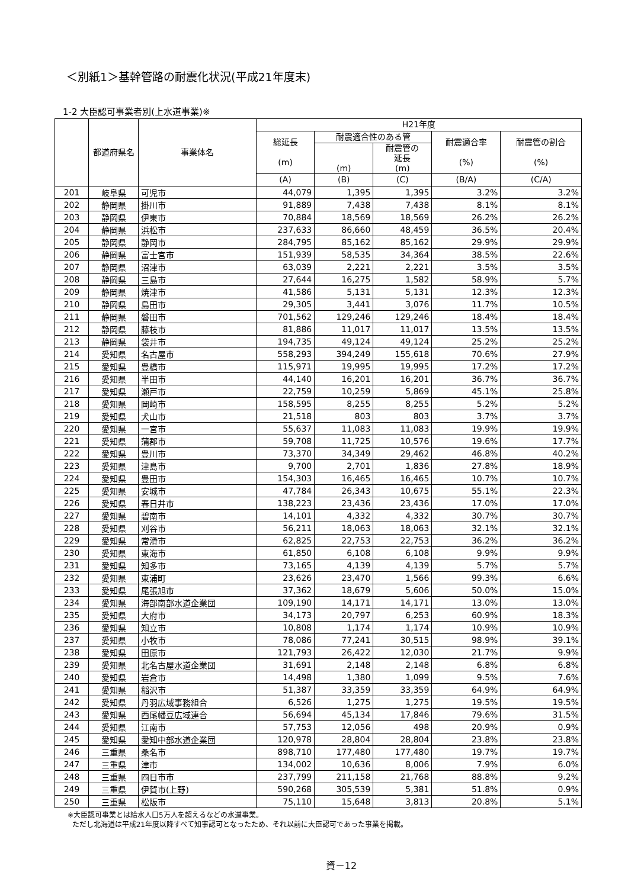＜別紙1＞基幹管路の耐震化状況(平成21年度末)
1-2 大臣認可事業者別(上水道事業)※
| | 都道府県名 | 事業体名 | H21年度 | | | | |
| --- | --- | --- | --- | --- | --- | --- | --- |
| | | | 総延長 (m) | 耐震適合性のある管 | | 耐震適合率 (%) | 耐震管の割合 (%) |
| | | | | (m) | 耐震管の 延長 (m) | | |
| | | | (A) | (B) | (C) | (B/A) | (C/A) |
| 201 | 岐阜県 | 可児市 | 44,079 | 1,395 | 1,395 | 3.2% | 3.2% |
| 202 | 静岡県 | 掛川市 | 91,889 | 7,438 | 7,438 | 8.1% | 8.1% |
| 203 | 静岡県 | 伊東市 | 70,884 | 18,569 | 18,569 | 26.2% | 26.2% |
| 204 | 静岡県 | 浜松市 | 237,633 | 86,660 | 48,459 | 36.5% | 20.4% |
| 205 | 静岡県 | 静岡市 | 284,795 | 85,162 | 85,162 | 29.9% | 29.9% |
| 206 | 静岡県 | 富士宮市 | 151,939 | 58,535 | 34,364 | 38.5% | 22.6% |
| 207 | 静岡県 | 沼津市 | 63,039 | 2,221 | 2,221 | 3.5% | 3.5% |
| 208 | 静岡県 | 三島市 | 27,644 | 16,275 | 1,582 | 58.9% | 5.7% |
| 209 | 静岡県 | 焼津市 | 41,586 | 5,131 | 5,131 | 12.3% | 12.3% |
| 210 | 静岡県 | 島田市 | 29,305 | 3,441 | 3,076 | 11.7% | 10.5% |
| 211 | 静岡県 | 磐田市 | 701,562 | 129,246 | 129,246 | 18.4% | 18.4% |
| 212 | 静岡県 | 藤枝市 | 81,886 | 11,017 | 11,017 | 13.5% | 13.5% |
| 213 | 静岡県 | 袋井市 | 194,735 | 49,124 | 49,124 | 25.2% | 25.2% |
| 214 | 愛知県 | 名古屋市 | 558,293 | 394,249 | 155,618 | 70.6% | 27.9% |
| 215 | 愛知県 | 豊橋市 | 115,971 | 19,995 | 19,995 | 17.2% | 17.2% |
| 216 | 愛知県 | 半田市 | 44,140 | 16,201 | 16,201 | 36.7% | 36.7% |
| 217 | 愛知県 | 瀬戸市 | 22,759 | 10,259 | 5,869 | 45.1% | 25.8% |
| 218 | 愛知県 | 岡崎市 | 158,595 | 8,255 | 8,255 | 5.2% | 5.2% |
| 219 | 愛知県 | 犬山市 | 21,518 | 803 | 803 | 3.7% | 3.7% |
| 220 | 愛知県 | 一宮市 | 55,637 | 11,083 | 11,083 | 19.9% | 19.9% |
| 221 | 愛知県 | 蒲郡市 | 59,708 | 11,725 | 10,576 | 19.6% | 17.7% |
| 222 | 愛知県 | 豊川市 | 73,370 | 34,349 | 29,462 | 46.8% | 40.2% |
| 223 | 愛知県 | 津島市 | 9,700 | 2,701 | 1,836 | 27.8% | 18.9% |
| 224 | 愛知県 | 豊田市 | 154,303 | 16,465 | 16,465 | 10.7% | 10.7% |
| 225 | 愛知県 | 安城市 | 47,784 | 26,343 | 10,675 | 55.1% | 22.3% |
| 226 | 愛知県 | 春日井市 | 138,223 | 23,436 | 23,436 | 17.0% | 17.0% |
| 227 | 愛知県 | 碧南市 | 14,101 | 4,332 | 4,332 | 30.7% | 30.7% |
| 228 | 愛知県 | 刈谷市 | 56,211 | 18,063 | 18,063 | 32.1% | 32.1% |
| 229 | 愛知県 | 常滑市 | 62,825 | 22,753 | 22,753 | 36.2% | 36.2% |
| 230 | 愛知県 | 東海市 | 61,850 | 6,108 | 6,108 | 9.9% | 9.9% |
| 231 | 愛知県 | 知多市 | 73,165 | 4,139 | 4,139 | 5.7% | 5.7% |
| 232 | 愛知県 | 東浦町 | 23,626 | 23,470 | 1,566 | 99.3% | 6.6% |
| 233 | 愛知県 | 尾張旭市 | 37,362 | 18,679 | 5,606 | 50.0% | 15.0% |
| 234 | 愛知県 | 海部南部水道企業団 | 109,190 | 14,171 | 14,171 | 13.0% | 13.0% |
| 235 | 愛知県 | 大府市 | 34,173 | 20,797 | 6,253 | 60.9% | 18.3% |
| 236 | 愛知県 | 知立市 | 10,808 | 1,174 | 1,174 | 10.9% | 10.9% |
| 237 | 愛知県 | 小牧市 | 78,086 | 77,241 | 30,515 | 98.9% | 39.1% |
| 238 | 愛知県 | 田原市 | 121,793 | 26,422 | 12,030 | 21.7% | 9.9% |
| 239 | 愛知県 | 北名古屋水道企業団 | 31,691 | 2,148 | 2,148 | 6.8% | 6.8% |
| 240 | 愛知県 | 岩倉市 | 14,498 | 1,380 | 1,099 | 9.5% | 7.6% |
| 241 | 愛知県 | 稲沢市 | 51,387 | 33,359 | 33,359 | 64.9% | 64.9% |
| 242 | 愛知県 | 丹羽広域事務組合 | 6,526 | 1,275 | 1,275 | 19.5% | 19.5% |
| 243 | 愛知県 | 西尾幡豆広域連合 | 56,694 | 45,134 | 17,846 | 79.6% | 31.5% |
| 244 | 愛知県 | 江南市 | 57,753 | 12,056 | 498 | 20.9% | 0.9% |
| 245 | 愛知県 | 愛知中部水道企業団 | 120,978 | 28,804 | 28,804 | 23.8% | 23.8% |
| 246 | 三重県 | 桑名市 | 898,710 | 177,480 | 177,480 | 19.7% | 19.7% |
| 247 | 三重県 | 津市 | 134,002 | 10,636 | 8,006 | 7.9% | 6.0% |
| 248 | 三重県 | 四日市市 | 237,799 | 211,158 | 21,768 | 88.8% | 9.2% |
| 249 | 三重県 | 伊賀市(上野) | 590,268 | 305,539 | 5,381 | 51.8% | 0.9% |
| 250 | 三重県 | 松阪市 | 75,110 | 15,648 | 3,813 | 20.8% | 5.1% |
※大臣認可事業とは給水人口5万人を超えるなどの水道事業。
ただし北海道は平成21年度以降すべて知事認可となったため、それ以前に大臣認可であった事業を掲載。
資－12